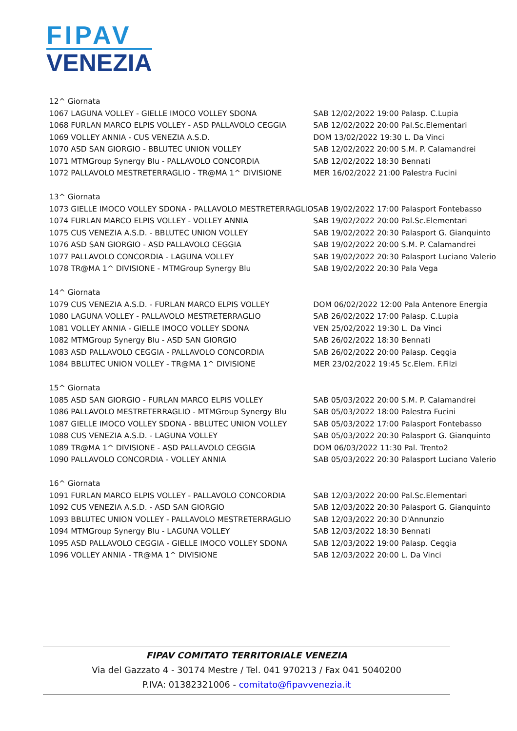FIPAV
VENEZIA
| 12^ Giornata | |
| 1067 LAGUNA VOLLEY - GIELLE IMOCO VOLLEY SDONA | SAB 12/02/2022 19:00 Palasp. C.Lupia |
| 1068 FURLAN MARCO ELPIS VOLLEY - ASD PALLAVOLO CEGGIA | SAB 12/02/2022 20:00 Pal.Sc.Elementari |
| 1069 VOLLEY ANNIA - CUS VENEZIA A.S.D. | DOM 13/02/2022 19:30 L. Da Vinci |
| 1070 ASD SAN GIORGIO - BBLUTEC UNION VOLLEY | SAB 12/02/2022 20:00 S.M. P. Calamandrei |
| 1071 MTMGroup Synergy Blu - PALLAVOLO CONCORDIA | SAB 12/02/2022 18:30 Bennati |
| 1072 PALLAVOLO MESTRETERRAGLIO - TR@MA 1^ DIVISIONE | MER 16/02/2022 21:00 Palestra Fucini |
| 13^ Giornata | |
| 1073 GIELLE IMOCO VOLLEY SDONA - PALLAVOLO MESTRETERRAGLIO | SAB 19/02/2022 17:00 Palasport Fontebasso |
| 1074 FURLAN MARCO ELPIS VOLLEY - VOLLEY ANNIA | SAB 19/02/2022 20:00 Pal.Sc.Elementari |
| 1075 CUS VENEZIA A.S.D. - BBLUTEC UNION VOLLEY | SAB 19/02/2022 20:30 Palasport G. Gianquinto |
| 1076 ASD SAN GIORGIO - ASD PALLAVOLO CEGGIA | SAB 19/02/2022 20:00 S.M. P. Calamandrei |
| 1077 PALLAVOLO CONCORDIA - LAGUNA VOLLEY | SAB 19/02/2022 20:30 Palasport Luciano Valerio |
| 1078 TR@MA 1^ DIVISIONE - MTMGroup Synergy Blu | SAB 19/02/2022 20:30 Pala Vega |
| 14^ Giornata | |
| 1079 CUS VENEZIA A.S.D. - FURLAN MARCO ELPIS VOLLEY | DOM 06/02/2022 12:00 Pala Antenore Energia |
| 1080 LAGUNA VOLLEY - PALLAVOLO MESTRETERRAGLIO | SAB 26/02/2022 17:00 Palasp. C.Lupia |
| 1081 VOLLEY ANNIA - GIELLE IMOCO VOLLEY SDONA | VEN 25/02/2022 19:30 L. Da Vinci |
| 1082 MTMGroup Synergy Blu - ASD SAN GIORGIO | SAB 26/02/2022 18:30 Bennati |
| 1083 ASD PALLAVOLO CEGGIA - PALLAVOLO CONCORDIA | SAB 26/02/2022 20:00 Palasp. Ceggia |
| 1084 BBLUTEC UNION VOLLEY - TR@MA 1^ DIVISIONE | MER 23/02/2022 19:45 Sc.Elem. F.Filzi |
| 15^ Giornata | |
| 1085 ASD SAN GIORGIO - FURLAN MARCO ELPIS VOLLEY | SAB 05/03/2022 20:00 S.M. P. Calamandrei |
| 1086 PALLAVOLO MESTRETERRAGLIO - MTMGroup Synergy Blu | SAB 05/03/2022 18:00 Palestra Fucini |
| 1087 GIELLE IMOCO VOLLEY SDONA - BBLUTEC UNION VOLLEY | SAB 05/03/2022 17:00 Palasport Fontebasso |
| 1088 CUS VENEZIA A.S.D. - LAGUNA VOLLEY | SAB 05/03/2022 20:30 Palasport G. Gianquinto |
| 1089 TR@MA 1^ DIVISIONE - ASD PALLAVOLO CEGGIA | DOM 06/03/2022 11:30 Pal. Trento2 |
| 1090 PALLAVOLO CONCORDIA - VOLLEY ANNIA | SAB 05/03/2022 20:30 Palasport Luciano Valerio |
| 16^ Giornata | |
| 1091 FURLAN MARCO ELPIS VOLLEY - PALLAVOLO CONCORDIA | SAB 12/03/2022 20:00 Pal.Sc.Elementari |
| 1092 CUS VENEZIA A.S.D. - ASD SAN GIORGIO | SAB 12/03/2022 20:30 Palasport G. Gianquinto |
| 1093 BBLUTEC UNION VOLLEY - PALLAVOLO MESTRETERRAGLIO | SAB 12/03/2022 20:30 D'Annunzio |
| 1094 MTMGroup Synergy Blu - LAGUNA VOLLEY | SAB 12/03/2022 18:30 Bennati |
| 1095 ASD PALLAVOLO CEGGIA - GIELLE IMOCO VOLLEY SDONA | SAB 12/03/2022 19:00 Palasp. Ceggia |
| 1096 VOLLEY ANNIA - TR@MA 1^ DIVISIONE | SAB 12/03/2022 20:00 L. Da Vinci |
FIPAV COMITATO TERRITORIALE VENEZIA
Via del Gazzato 4 - 30174 Mestre / Tel. 041 970213 / Fax 041 5040200
P.IVA: 01382321006 - comitato@fipavvenezia.it